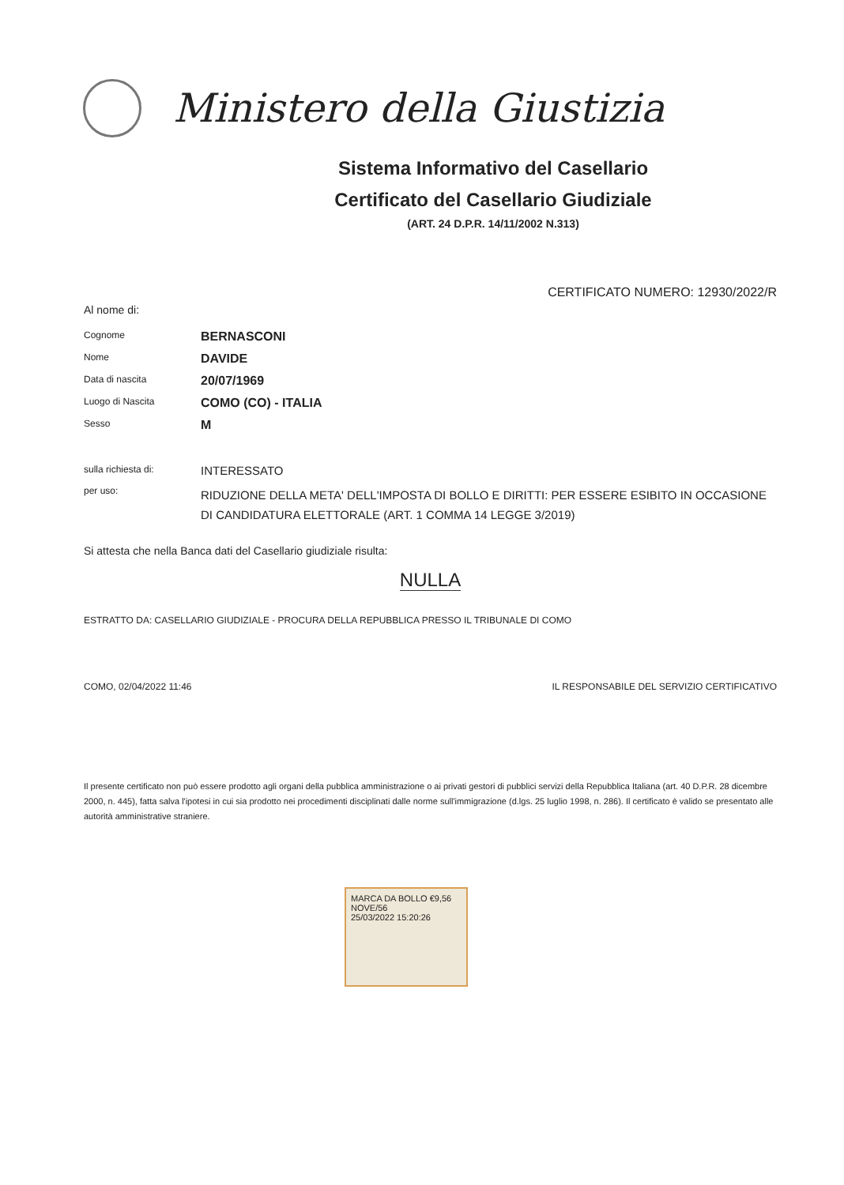Ministero della Giustizia
Sistema Informativo del Casellario
Certificato del Casellario Giudiziale
(ART. 24 D.P.R. 14/11/2002 N.313)
CERTIFICATO NUMERO: 12930/2022/R
Al nome di:
| Cognome | BERNASCONI |
| Nome | DAVIDE |
| Data di nascita | 20/07/1969 |
| Luogo di Nascita | COMO (CO) - ITALIA |
| Sesso | M |
| sulla richiesta di: | INTERESSATO |
| per uso: | RIDUZIONE DELLA META' DELL'IMPOSTA DI BOLLO E DIRITTI: PER ESSERE ESIBITO IN OCCASIONE DI CANDIDATURA ELETTORALE (ART. 1 COMMA 14 LEGGE 3/2019) |
Si attesta che nella Banca dati del Casellario giudiziale risulta:
NULLA
ESTRATTO DA: CASELLARIO GIUDIZIALE - PROCURA DELLA REPUBBLICA PRESSO IL TRIBUNALE DI COMO
COMO, 02/04/2022 11:46 IL RESPONSABILE DEL SERVIZIO CERTIFICATIVO
Il presente certificato non può essere prodotto agli organi della pubblica amministrazione o ai privati gestori di pubblici servizi della Repubblica Italiana (art. 40 D.P.R. 28 dicembre 2000, n. 445), fatta salva l'ipotesi in cui sia prodotto nei procedimenti disciplinati dalle norme sull'immigrazione (d.lgs. 25 luglio 1998, n. 286). Il certificato è valido se presentato alle autorità amministrative straniere.
MARCA DA BOLLO €9,56 NOVE/56
25/03/2022 15:20:26